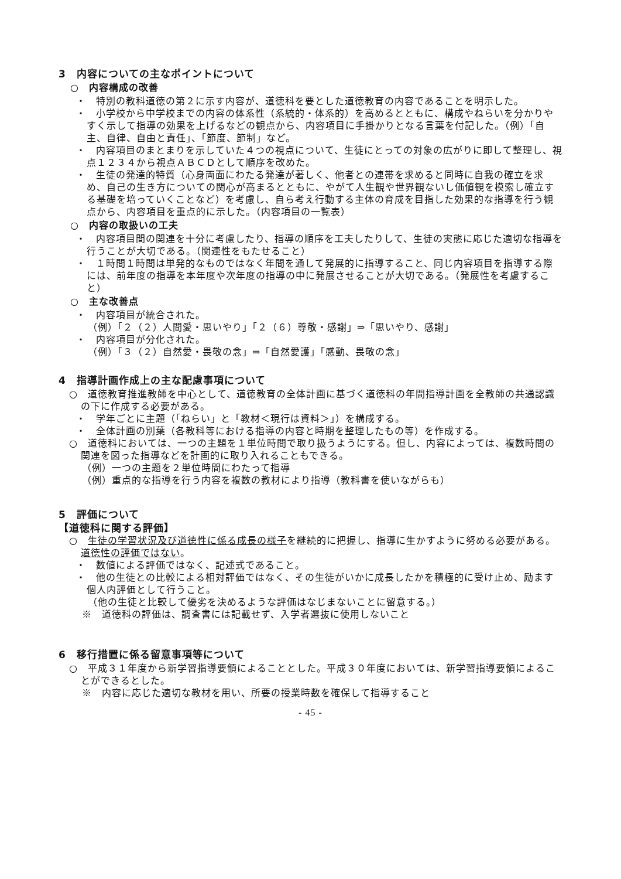3　内容についての主なポイントについて
○　内容構成の改善
・　特別の教科道徳の第２に示す内容が、道徳科を要とした道徳教育の内容であることを明示した。
・　小学校から中学校までの内容の体系性（系統的・体系的）を高めるとともに、構成やねらいを分かりやすく示して指導の効果を上げるなどの観点から、内容項目に手掛かりとなる言葉を付記した。（例）「自主、自律、自由と責任」、「節度、節制」など。
・　内容項目のまとまりを示していた４つの視点について、生徒にとっての対象の広がりに即して整理し、視点１２３４から視点ＡＢＣＤとして順序を改めた。
・　生徒の発達的特質（心身両面にわたる発達が著しく、他者との連帯を求めると同時に自我の確立を求め、自己の生き方についての関心が高まるとともに、やがて人生観や世界観ないし価値観を模索し確立する基礎を培っていくことなど）を考慮し、自ら考え行動する主体の育成を目指した効果的な指導を行う観点から、内容項目を重点的に示した。（内容項目の一覧表）
○　内容の取扱いの工夫
・　内容項目間の関連を十分に考慮したり、指導の順序を工夫したりして、生徒の実態に応じた適切な指導を行うことが大切である。（関連性をもたせること）
・　１時間１時間は単発的なものではなく年間を通して発展的に指導すること、同じ内容項目を指導する際には、前年度の指導を本年度や次年度の指導の中に発展させることが大切である。（発展性を考慮すること）
○　主な改善点
・　内容項目が統合された。
（例）「２（２）人間愛・思いやり」「２（６）尊敬・感謝」⇒「思いやり、感謝」
・　内容項目が分化された。
（例）「３（２）自然愛・畏敬の念」⇒「自然愛護」「感動、畏敬の念」
4　指導計画作成上の主な配慮事項について
○　道徳教育推進教師を中心として、道徳教育の全体計画に基づく道徳科の年間指導計画を全教師の共通認識の下に作成する必要がある。
・　学年ごとに主題（「ねらい」と「教材＜現行は資料＞」）を構成する。
・　全体計画の別葉（各教科等における指導の内容と時期を整理したもの等）を作成する。
○　道徳科においては、一つの主題を１単位時間で取り扱うようにする。但し、内容によっては、複数時間の関連を図った指導などを計画的に取り入れることもできる。
（例）一つの主題を２単位時間にわたって指導
（例）重点的な指導を行う内容を複数の教材により指導（教科書を使いながらも）
5　評価について
【道徳科に関する評価】
○　生徒の学習状況及び道徳性に係る成長の様子を継続的に把握し、指導に生かすように努める必要がある。道徳性の評価ではない。
・　数値による評価ではなく、記述式であること。
・　他の生徒との比較による相対評価ではなく、その生徒がいかに成長したかを積極的に受け止め、励ます個人内評価として行うこと。
（他の生徒と比較して優劣を決めるような評価はなじまないことに留意する。）
※　道徳科の評価は、調査書には記載せず、入学者選抜に使用しないこと
6　移行措置に係る留意事項等について
○　平成３１年度から新学習指導要領によることとした。平成３０年度においては、新学習指導要領によることができるとした。
※　内容に応じた適切な教材を用い、所要の授業時数を確保して指導すること
- 45 -